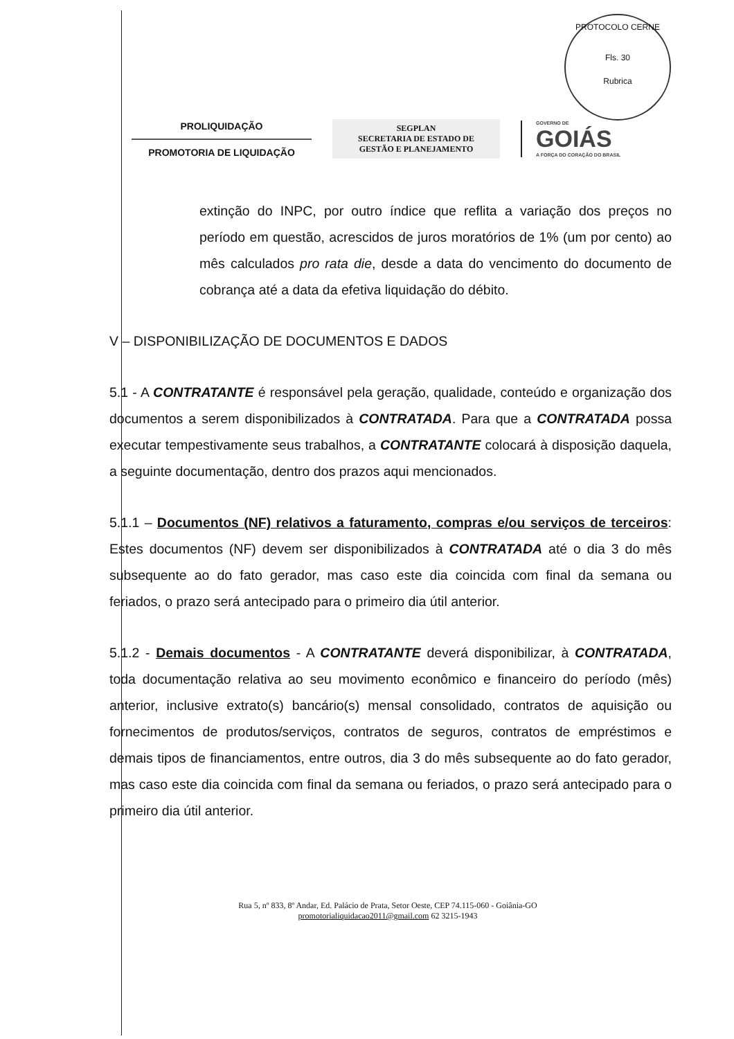PROTOCOLO CERNE
Fls. 30
Rubrica
PROLIQUIDAÇÃO
PROMOTORIA DE LIQUIDAÇÃO
SEGPLAN
SECRETARIA DE ESTADO DE
GESTÃO E PLANEJAMENTO
GOVERNO DE
GOIÁS
A FORÇA DO CORAÇÃO DO BRASIL
extinção do INPC, por outro índice que reflita a variação dos preços no período em questão, acrescidos de juros moratórios de 1% (um por cento) ao mês calculados pro rata die, desde a data do vencimento do documento de cobrança até a data da efetiva liquidação do débito.
V – DISPONIBILIZAÇÃO DE DOCUMENTOS E DADOS
5.1 - A CONTRATANTE é responsável pela geração, qualidade, conteúdo e organização dos documentos a serem disponibilizados à CONTRATADA. Para que a CONTRATADA possa executar tempestivamente seus trabalhos, a CONTRATANTE colocará à disposição daquela, a seguinte documentação, dentro dos prazos aqui mencionados.
5.1.1 – Documentos (NF) relativos a faturamento, compras e/ou serviços de terceiros: Estes documentos (NF) devem ser disponibilizados à CONTRATADA até o dia 3 do mês subsequente ao do fato gerador, mas caso este dia coincida com final da semana ou feriados, o prazo será antecipado para o primeiro dia útil anterior.
5.1.2 - Demais documentos - A CONTRATANTE deverá disponibilizar, à CONTRATADA, toda documentação relativa ao seu movimento econômico e financeiro do período (mês) anterior, inclusive extrato(s) bancário(s) mensal consolidado, contratos de aquisição ou fornecimentos de produtos/serviços, contratos de seguros, contratos de empréstimos e demais tipos de financiamentos, entre outros, dia 3 do mês subsequente ao do fato gerador, mas caso este dia coincida com final da semana ou feriados, o prazo será antecipado para o primeiro dia útil anterior.
Rua 5, nº 833, 8º Andar, Ed. Palácio de Prata, Setor Oeste, CEP 74.115-060 - Goiânia-GO
promotorialiquidacao2011@gmail.com 62 3215-1943